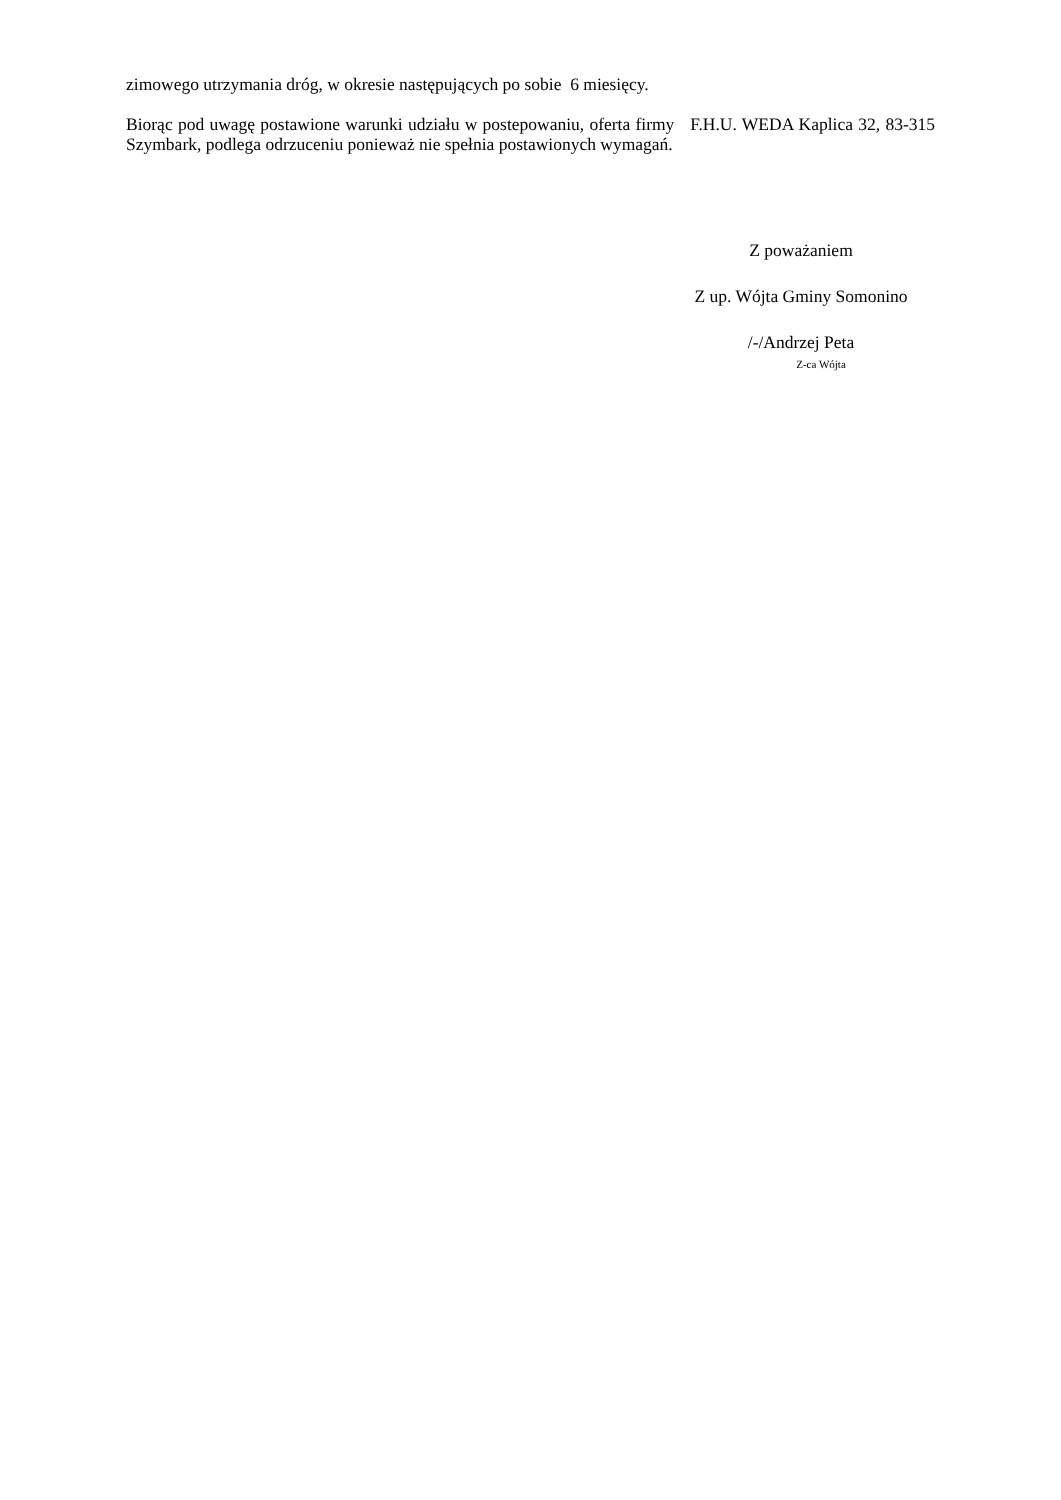zimowego utrzymania dróg, w okresie następujących po sobie 6 miesięcy.
Biorąc pod uwagę postawione warunki udziału w postepowaniu, oferta firmy F.H.U. WEDA Kaplica 32, 83-315 Szymbark, podlega odrzuceniu ponieważ nie spełnia postawionych wymagań.
Z poważaniem
Z up. Wójta Gminy Somonino
/-/Andrzej Peta
Z-ca Wójta